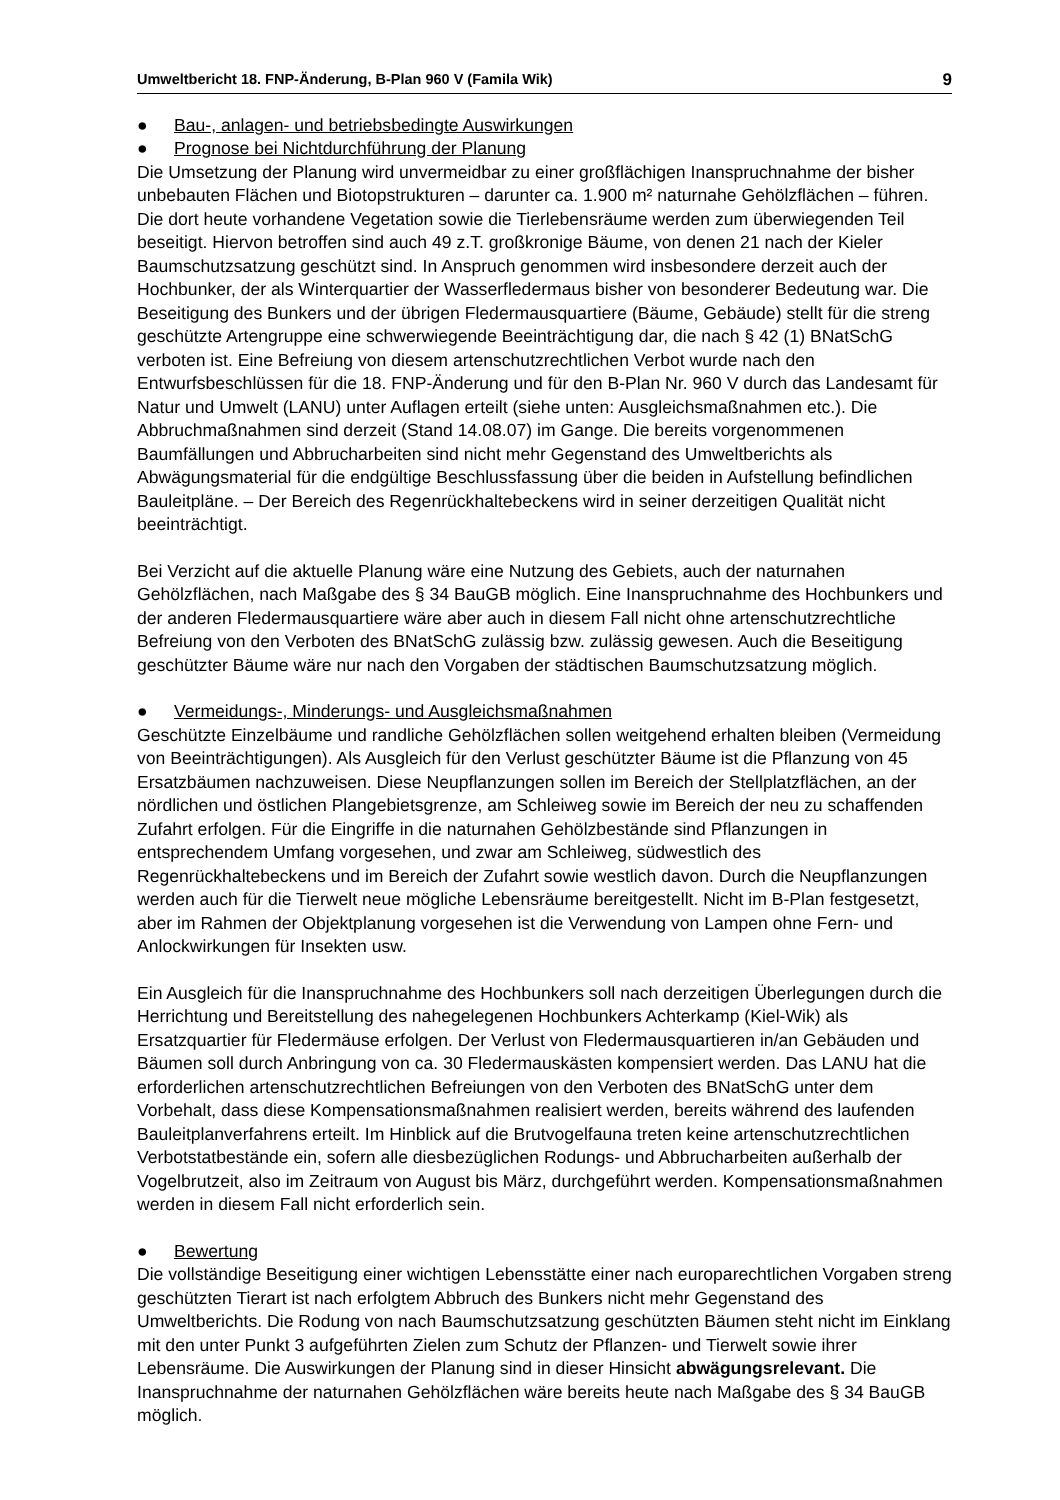Umweltbericht 18. FNP-Änderung, B-Plan 960 V (Famila Wik) 9
● Bau-, anlagen- und betriebsbedingte Auswirkungen
● Prognose bei Nichtdurchführung der Planung
Die Umsetzung der Planung wird unvermeidbar zu einer großflächigen Inanspruchnahme der bisher unbebauten Flächen und Biotopstrukturen – darunter ca. 1.900 m² naturnahe Gehölzflächen – führen. Die dort heute vorhandene Vegetation sowie die Tierlebensräume werden zum überwiegenden Teil beseitigt. Hiervon betroffen sind auch 49 z.T. großkronige Bäume, von denen 21 nach der Kieler Baumschutzsatzung geschützt sind. In Anspruch genommen wird insbesondere derzeit auch der Hochbunker, der als Winterquartier der Wasserfledermaus bisher von besonderer Bedeutung war. Die Beseitigung des Bunkers und der übrigen Fledermausquartiere (Bäume, Gebäude) stellt für die streng geschützte Artengruppe eine schwerwiegende Beeinträchtigung dar, die nach § 42 (1) BNatSchG verboten ist. Eine Befreiung von diesem artenschutzrechtlichen Verbot wurde nach den Entwurfsbeschlüssen für die 18. FNP-Änderung und für den B-Plan Nr. 960 V durch das Landesamt für Natur und Umwelt (LANU) unter Auflagen erteilt (siehe unten: Ausgleichsmaßnahmen etc.). Die Abbruchmaßnahmen sind derzeit (Stand 14.08.07) im Gange. Die bereits vorgenommenen Baumfällungen und Abbrucharbeiten sind nicht mehr Gegenstand des Umweltberichts als Abwägungsmaterial für die endgültige Beschlussfassung über die beiden in Aufstellung befindlichen Bauleitpläne. – Der Bereich des Regenrückhaltebeckens wird in seiner derzeitigen Qualität nicht beeinträchtigt.
Bei Verzicht auf die aktuelle Planung wäre eine Nutzung des Gebiets, auch der naturnahen Gehölzflächen, nach Maßgabe des § 34 BauGB möglich. Eine Inanspruchnahme des Hochbunkers und der anderen Fledermausquartiere wäre aber auch in diesem Fall nicht ohne artenschutzrechtliche Befreiung von den Verboten des BNatSchG zulässig bzw. zulässig gewesen. Auch die Beseitigung geschützter Bäume wäre nur nach den Vorgaben der städtischen Baumschutzsatzung möglich.
● Vermeidungs-, Minderungs- und Ausgleichsmaßnahmen
Geschützte Einzelbäume und randliche Gehölzflächen sollen weitgehend erhalten bleiben (Vermeidung von Beeinträchtigungen). Als Ausgleich für den Verlust geschützter Bäume ist die Pflanzung von 45 Ersatzbäumen nachzuweisen. Diese Neupflanzungen sollen im Bereich der Stellplatzflächen, an der nördlichen und östlichen Plangebietsgrenze, am Schleiweg sowie im Bereich der neu zu schaffenden Zufahrt erfolgen. Für die Eingriffe in die naturnahen Gehölzbestände sind Pflanzungen in entsprechendem Umfang vorgesehen, und zwar am Schleiweg, südwestlich des Regenrückhaltebeckens und im Bereich der Zufahrt sowie westlich davon. Durch die Neupflanzungen werden auch für die Tierwelt neue mögliche Lebensräume bereitgestellt. Nicht im B-Plan festgesetzt, aber im Rahmen der Objektplanung vorgesehen ist die Verwendung von Lampen ohne Fern- und Anlockwirkungen für Insekten usw.
Ein Ausgleich für die Inanspruchnahme des Hochbunkers soll nach derzeitigen Überlegungen durch die Herrichtung und Bereitstellung des nahegelegenen Hochbunkers Achterkamp (Kiel-Wik) als Ersatzquartier für Fledermäuse erfolgen. Der Verlust von Fledermausquartieren in/an Gebäuden und Bäumen soll durch Anbringung von ca. 30 Fledermauskästen kompensiert werden. Das LANU hat die erforderlichen artenschutzrechtlichen Befreiungen von den Verboten des BNatSchG unter dem Vorbehalt, dass diese Kompensationsmaßnahmen realisiert werden, bereits während des laufenden Bauleitplanverfahrens erteilt. Im Hinblick auf die Brutvogelfauna treten keine artenschutzrechtlichen Verbotstatbestände ein, sofern alle diesbezüglichen Rodungs- und Abbrucharbeiten außerhalb der Vogelbrutzeit, also im Zeitraum von August bis März, durchgeführt werden. Kompensationsmaßnahmen werden in diesem Fall nicht erforderlich sein.
● Bewertung
Die vollständige Beseitigung einer wichtigen Lebensstätte einer nach europarechtlichen Vorgaben streng geschützten Tierart ist nach erfolgtem Abbruch des Bunkers nicht mehr Gegenstand des Umweltberichts. Die Rodung von nach Baumschutzsatzung geschützten Bäumen steht nicht im Einklang mit den unter Punkt 3 aufgeführten Zielen zum Schutz der Pflanzen- und Tierwelt sowie ihrer Lebensräume. Die Auswirkungen der Planung sind in dieser Hinsicht abwägungsrelevant. Die Inanspruchnahme der naturnahen Gehölzflächen wäre bereits heute nach Maßgabe des § 34 BauGB möglich.